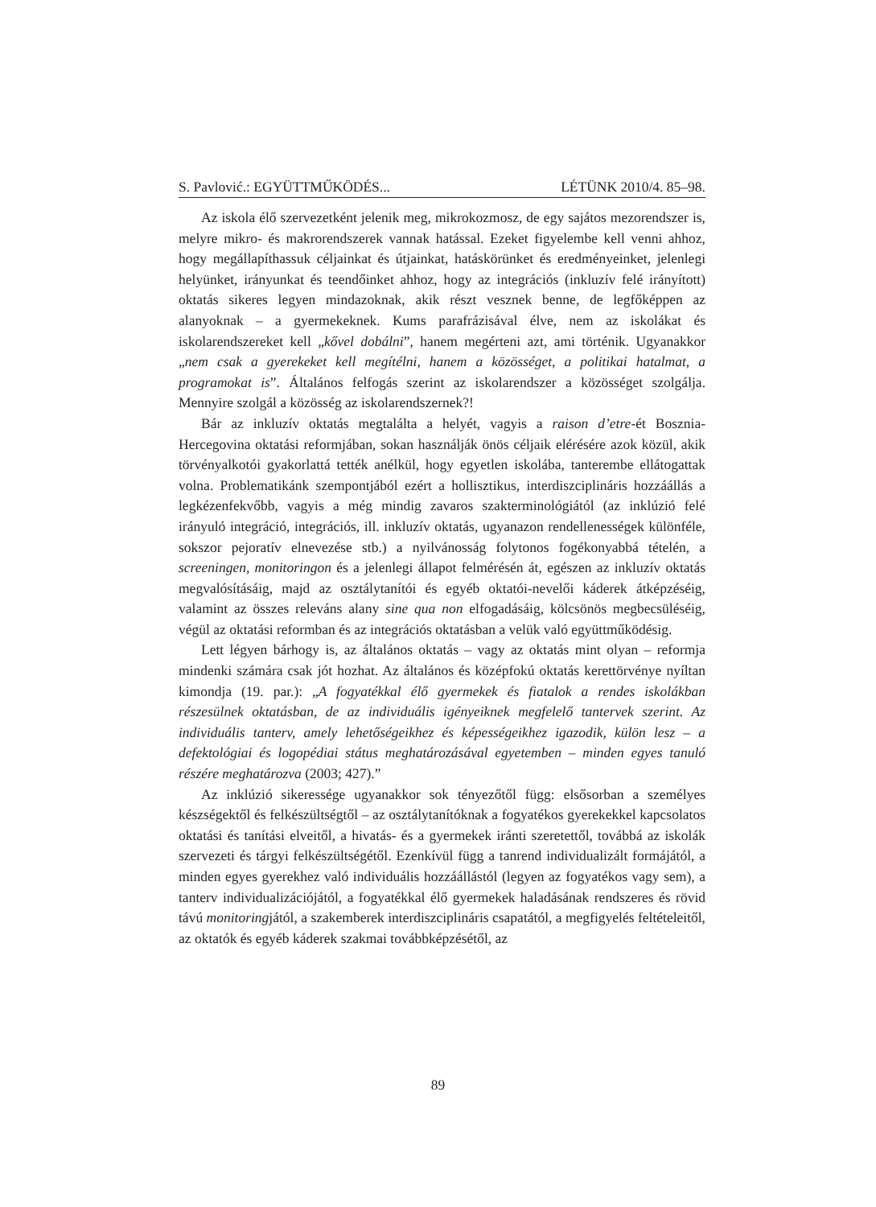S. Pavlović.: EGYÜTTMŰKÖDÉS... LÉTÜNK 2010/4. 85–98.
Az iskola élő szervezetként jelenik meg, mikrokozmosz, de egy sajátos mezorendszer is, melyre mikro- és makrorendszerek vannak hatással. Ezeket figyelembe kell venni ahhoz, hogy megállapíthassuk céljainkat és útjainkat, hatáskörünket és eredményeinket, jelenlegi helyünket, irányunkat és teendőinket ahhoz, hogy az integrációs (inkluzív felé irányított) oktatás sikeres legyen mindazoknak, akik részt vesznek benne, de legfőképpen az alanyoknak – a gyermekeknek. Kums parafrázisával élve, nem az iskolákat és iskolarendszereket kell „kővel dobálni”, hanem megérteni azt, ami történik. Ugyanakkor „nem csak a gyerekeket kell megítélni, hanem a közösséget, a politikai hatalmat, a programokat is”. Általános felfogás szerint az iskolarendszer a közösséget szolgálja. Mennyire szolgál a közösség az iskolarendszernek?!
Bár az inkluzív oktatás megtalálta a helyét, vagyis a raison d’etre-ét Bosznia-Hercegovina oktatási reformjában, sokan használják önös céljaik elérésére azok közül, akik törvényalkotói gyakorlattá tették anélkül, hogy egyetlen iskolába, tanterembe ellátogattak volna. Problematikánk szempontjából ezért a hollisztikus, interdiszciplináris hozzáállás a legkézenfekvőbb, vagyis a még mindig zavaros szakterminológiától (az inklúzió felé irányuló integráció, integrációs, ill. inkluzív oktatás, ugyanazon rendellenességek különféle, sokszor pejoratív elnevezése stb.) a nyilvánosság folytonos fogékonyabbá tételén, a screeningen, monitoringon és a jelenlegi állapot felmérésén át, egészen az inkluzív oktatás megvalósításáig, majd az osztálytanítói és egyéb oktatói-nevelői káderek átképzéséig, valamint az összes releváns alany sine qua non elfogadásáig, kölcsönös megbecsüléséig, végül az oktatási reformban és az integrációs oktatásban a velük való együttműködésig.
Lett légyen bárhogy is, az általános oktatás – vagy az oktatás mint olyan – reformja mindenki számára csak jót hozhat. Az általános és középfokú oktatás kerettörvénye nyíltan kimondja (19. par.): „A fogyatékkal élő gyermekek és fiatalok a rendes iskolákban részesülnek oktatásban, de az individuális igényeiknek megfelelő tantervek szerint. Az individuális tanterv, amely lehetőségeikhez és képességeikhez igazodik, külön lesz – a defektológiai és logopédiai státus meghatározásával egyetemben – minden egyes tanuló részére meghatározva (2003; 427).”
Az inklúzió sikeressége ugyanakkor sok tényezőtől függ: elsősorban a személyes készségektől és felkészültségtől – az osztálytanítóknak a fogyatékos gyerekekkel kapcsolatos oktatási és tanítási elveitől, a hivatás- és a gyermekek iránti szeretettől, továbbá az iskolák szervezeti és tárgyi felkészültségétől. Ezenkívül függ a tanrend individualizált formájától, a minden egyes gyerekhez való individuális hozzáállástól (legyen az fogyatékos vagy sem), a tanterv individualizációjától, a fogyatékkal élő gyermekek haladásának rendszeres és rövid távú monitoringjától, a szakemberek interdiszciplináris csapatától, a megfigyelés feltételeitől, az oktatók és egyéb káderek szakmai továbbképzésétől, az
89